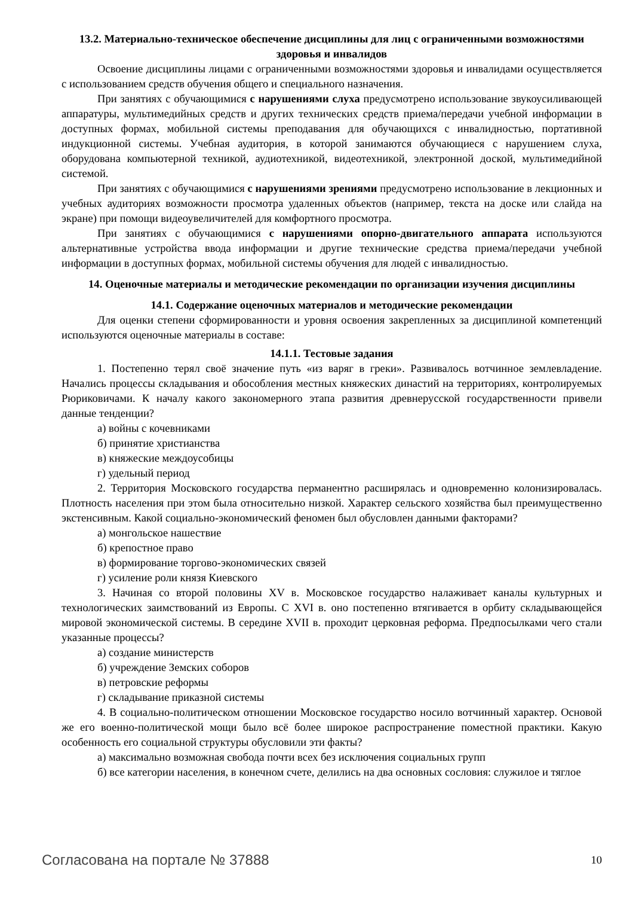13.2. Материально-техническое обеспечение дисциплины для лиц с ограниченными возможностями здоровья и инвалидов
Освоение дисциплины лицами с ограниченными возможностями здоровья и инвалидами осуществляется с использованием средств обучения общего и специального назначения.
При занятиях с обучающимися с нарушениями слуха предусмотрено использование звукоусиливающей аппаратуры, мультимедийных средств и других технических средств приема/передачи учебной информации в доступных формах, мобильной системы преподавания для обучающихся с инвалидностью, портативной индукционной системы. Учебная аудитория, в которой занимаются обучающиеся с нарушением слуха, оборудована компьютерной техникой, аудиотехникой, видеотехникой, электронной доской, мультимедийной системой.
При занятиях с обучающимися с нарушениями зрениями предусмотрено использование в лекционных и учебных аудиториях возможности просмотра удаленных объектов (например, текста на доске или слайда на экране) при помощи видеоувеличителей для комфортного просмотра.
При занятиях с обучающимися с нарушениями опорно-двигательного аппарата используются альтернативные устройства ввода информации и другие технические средства приема/передачи учебной информации в доступных формах, мобильной системы обучения для людей с инвалидностью.
14. Оценочные материалы и методические рекомендации по организации изучения дисциплины
14.1. Содержание оценочных материалов и методические рекомендации
Для оценки степени сформированности и уровня освоения закрепленных за дисциплиной компетенций используются оценочные материалы в составе:
14.1.1. Тестовые задания
1. Постепенно терял своё значение путь «из варяг в греки». Развивалось вотчинное землевладение. Начались процессы складывания и обособления местных княжеских династий на территориях, контролируемых Рюриковичами. К началу какого закономерного этапа развития древнерусской государственности привели данные тенденции?
а) войны с кочевниками
б) принятие христианства
в) княжеские междоусобицы
г) удельный период
2. Территория Московского государства перманентно расширялась и одновременно колонизировалась. Плотность населения при этом была относительно низкой. Характер сельского хозяйства был преимущественно экстенсивным. Какой социально-экономический феномен был обусловлен данными факторами?
а) монгольское нашествие
б) крепостное право
в) формирование торгово-экономических связей
г) усиление роли князя Киевского
3. Начиная со второй половины XV в. Московское государство налаживает каналы культурных и технологических заимствований из Европы. С XVI в. оно постепенно втягивается в орбиту складывающейся мировой экономической системы. В середине XVII в. проходит церковная реформа. Предпосылками чего стали указанные процессы?
а) создание министерств
б) учреждение Земских соборов
в) петровские реформы
г) складывание приказной системы
4. В социально-политическом отношении Московское государство носило вотчинный характер. Основой же его военно-политической мощи было всё более широкое распространение поместной практики. Какую особенность его социальной структуры обусловили эти факты?
а) максимально возможная свобода почти всех без исключения социальных групп
б) все категории населения, в конечном счете, делились на два основных сословия: служилое и тяглое
Согласована на портале № 37888 10